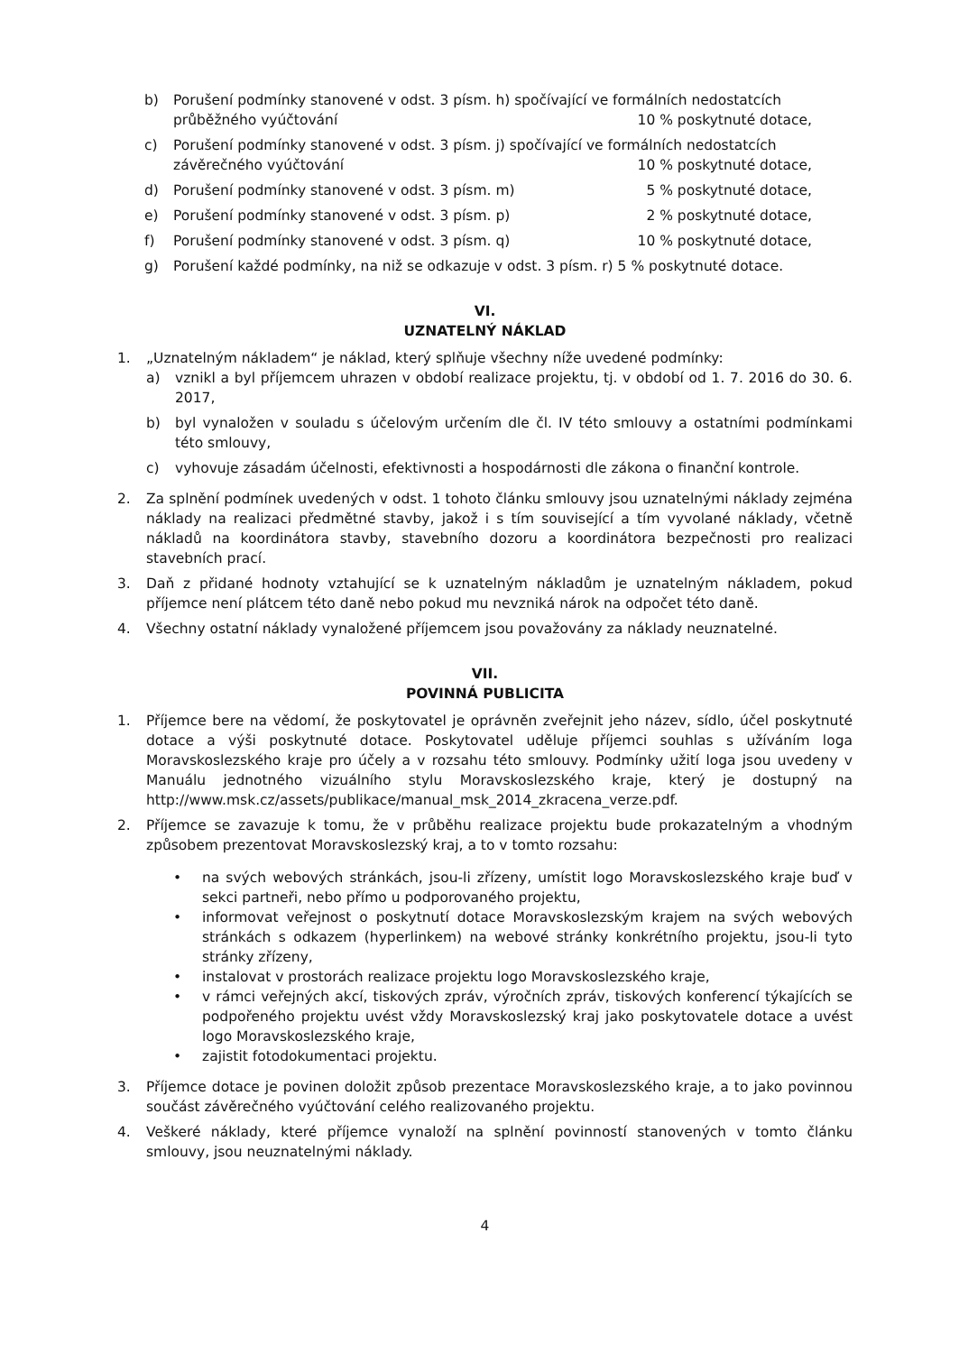b) Porušení podmínky stanovené v odst. 3 písm. h) spočívající ve formálních nedostatcích
průběžného vyúčtování 10 % poskytnuté dotace,
c) Porušení podmínky stanovené v odst. 3 písm. j) spočívající ve formálních nedostatcích
závěrečného vyúčtování 10 % poskytnuté dotace,
d) Porušení podmínky stanovené v odst. 3 písm. m) 5 % poskytnuté dotace,
e) Porušení podmínky stanovené v odst. 3 písm. p) 2 % poskytnuté dotace,
f) Porušení podmínky stanovené v odst. 3 písm. q) 10 % poskytnuté dotace,
g) Porušení každé podmínky, na niž se odkazuje v odst. 3 písm. r) 5 % poskytnuté dotace.
VI.
UZNATELNÝ NÁKLAD
1. „Uznatelným nákladem“ je náklad, který splňuje všechny níže uvedené podmínky:
a) vznikl a byl příjemcem uhrazen v období realizace projektu, tj. v období od 1. 7. 2016 do 30. 6. 2017,
b) byl vynaložen v souladu s účelovým určením dle čl. IV této smlouvy a ostatními podmínkami této smlouvy,
c) vyhovuje zásadám účelnosti, efektivnosti a hospodárnosti dle zákona o finanční kontrole.
2. Za splnění podmínek uvedených v odst. 1 tohoto článku smlouvy jsou uznatelnými náklady zejména náklady na realizaci předmětné stavby, jakož i s tím související a tím vyvolané náklady, včetně nákladů na koordinátora stavby, stavebního dozoru a koordinátora bezpečnosti pro realizaci stavebních prací.
3. Daň z přidané hodnoty vztahující se k uznatelným nákladům je uznatelným nákladem, pokud příjemce není plátcem této daně nebo pokud mu nevzniká nárok na odpočet této daně.
4. Všechny ostatní náklady vynaložené příjemcem jsou považovány za náklady neuznatelné.
VII.
POVINNÁ PUBLICITA
1. Příjemce bere na vědomí, že poskytovatel je oprávněn zveřejnit jeho název, sídlo, účel poskytnuté dotace a výši poskytnuté dotace. Poskytovatel uděluje příjemci souhlas s užíváním loga Moravskoslezského kraje pro účely a v rozsahu této smlouvy. Podmínky užití loga jsou uvedeny v Manuálu jednotného vizuálního stylu Moravskoslezského kraje, který je dostupný na http://www.msk.cz/assets/publikace/manual_msk_2014_zkracena_verze.pdf.
2. Příjemce se zavazuje k tomu, že v průběhu realizace projektu bude prokazatelným a vhodným způsobem prezentovat Moravskoslezský kraj, a to v tomto rozsahu:
• na svých webových stránkách, jsou-li zřízeny, umístit logo Moravskoslezského kraje buď v sekci partneři, nebo přímo u podporovaného projektu,
• informovat veřejnost o poskytnutí dotace Moravskoslezským krajem na svých webových stránkách s odkazem (hyperlinkem) na webové stránky konkrétního projektu, jsou-li tyto stránky zřízeny,
• instalovat v prostorách realizace projektu logo Moravskoslezského kraje,
• v rámci veřejných akcí, tiskových zpráv, výročních zpráv, tiskových konferencí týkajících se podpořeného projektu uvést vždy Moravskoslezský kraj jako poskytovatele dotace a uvést logo Moravskoslezského kraje,
• zajistit fotodokumentaci projektu.
3. Příjemce dotace je povinen doložit způsob prezentace Moravskoslezského kraje, a to jako povinnou součást závěrečného vyúčtování celého realizovaného projektu.
4. Veškeré náklady, které příjemce vynaloží na splnění povinností stanovených v tomto článku smlouvy, jsou neuznatelnými náklady.
4